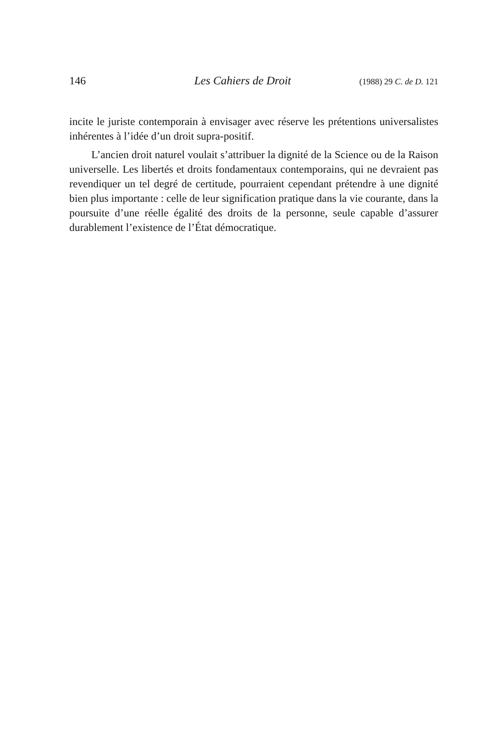146 Les Cahiers de Droit (1988) 29 C. de D. 121
incite le juriste contemporain à envisager avec réserve les prétentions universalistes inhérentes à l’idée d’un droit supra-positif.
L’ancien droit naturel voulait s’attribuer la dignité de la Science ou de la Raison universelle. Les libertés et droits fondamentaux contemporains, qui ne devraient pas revendiquer un tel degré de certitude, pourraient cependant prétendre à une dignité bien plus importante : celle de leur signification pratique dans la vie courante, dans la poursuite d’une réelle égalité des droits de la personne, seule capable d’assurer durablement l’existence de l’État démocratique.